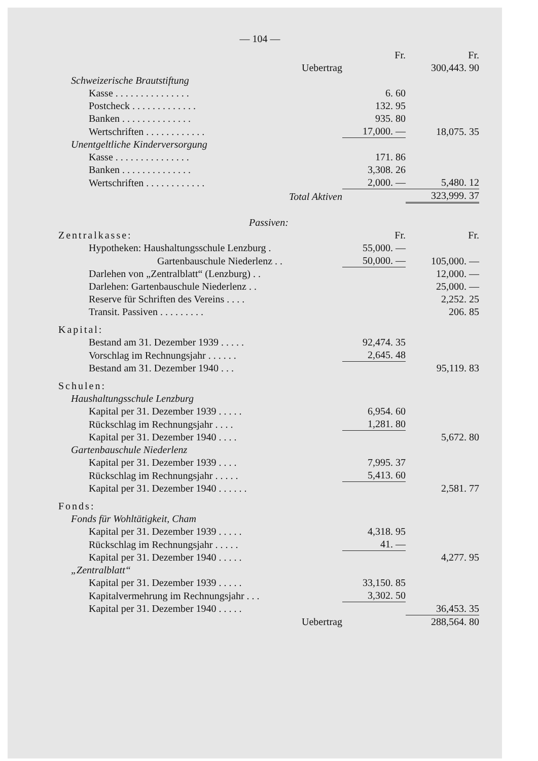— 104 —
| | Fr. | Fr. |
| Uebertrag | | 300,443. 90 |
| Schweizerische Brautstiftung | | |
| Kasse . . . . . . . . . . . . . . . | 6. 60 | |
| Postcheck . . . . . . . . . . . . . | 132. 95 | |
| Banken . . . . . . . . . . . . . . | 935. 80 | |
| Wertschriften . . . . . . . . . . . . | 17,000. — | 18,075. 35 |
| Unentgeltliche Kinderversorgung | | |
| Kasse . . . . . . . . . . . . . . . | 171. 86 | |
| Banken . . . . . . . . . . . . . . | 3,308. 26 | |
| Wertschriften . . . . . . . . . . . . | 2,000. — | 5,480. 12 |
| Total Aktiven | | 323,999. 37 |
| Passiven: | | |
| Zentralkasse: | Fr. | Fr. |
| Hypotheken: Haushaltungsschule Lenzburg . | 55,000. — | |
| Gartenbauschule Niederlenz . . | 50,000. — | 105,000. — |
| Darlehen von „Zentralblatt“ (Lenzburg) . . | | 12,000. — |
| Darlehen: Gartenbauschule Niederlenz . . | | 25,000. — |
| Reserve für Schriften des Vereins . . . . | | 2,252. 25 |
| Transit. Passiven . . . . . . . . . | | 206. 85 |
| Kapital: | | |
| Bestand am 31. Dezember 1939 . . . . . | 92,474. 35 | |
| Vorschlag im Rechnungsjahr . . . . . . | 2,645. 48 | |
| Bestand am 31. Dezember 1940 . . . | | 95,119. 83 |
| Schulen: | | |
| Haushaltungsschule Lenzburg | | |
| Kapital per 31. Dezember 1939 . . . . . | 6,954. 60 | |
| Rückschlag im Rechnungsjahr . . . . | 1,281. 80 | |
| Kapital per 31. Dezember 1940 . . . . | | 5,672. 80 |
| Gartenbauschule Niederlenz | | |
| Kapital per 31. Dezember 1939 . . . . | 7,995. 37 | |
| Rückschlag im Rechnungsjahr . . . . . | 5,413. 60 | |
| Kapital per 31. Dezember 1940 . . . . . . | | 2,581. 77 |
| Fonds: | | |
| Fonds für Wohltätigkeit, Cham | | |
| Kapital per 31. Dezember 1939 . . . . . | 4,318. 95 | |
| Rückschlag im Rechnungsjahr . . . . . | 41. — | |
| Kapital per 31. Dezember 1940 . . . . . | | 4,277. 95 |
| „Zentralblatt“ | | |
| Kapital per 31. Dezember 1939 . . . . . | 33,150. 85 | |
| Kapitalvermehrung im Rechnungsjahr . . . | 3,302. 50 | |
| Kapital per 31. Dezember 1940 . . . . . | | 36,453. 35 |
| Uebertrag | | 288,564. 80 |